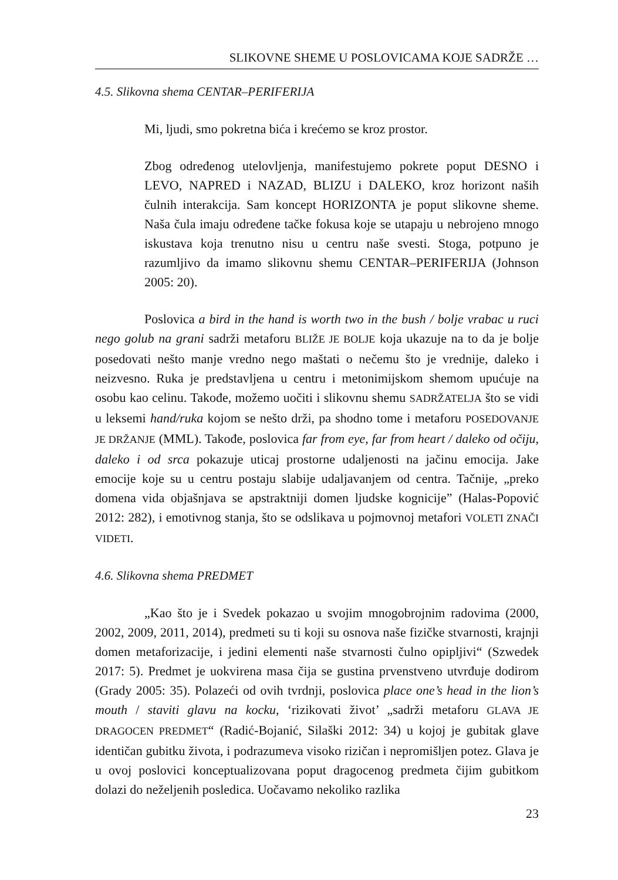SLIKOVNE SHEME U POSLOVICAMA KOJE SADRŽE …
4.5. Slikovna shema CENTAR–PERIFERIJA
Mi, ljudi, smo pokretna bića i krećemo se kroz prostor.
Zbog određenog utelovljenja, manifestujemo pokrete poput DESNO i LEVO, NAPRED i NAZAD, BLIZU i DALEKO, kroz horizont naših čulnih interakcija. Sam koncept HORIZONTA je poput slikovne sheme. Naša čula imaju određene tačke fokusa koje se utapaju u nebrojeno mnogo iskustava koja trenutno nisu u centru naše svesti. Stoga, potpuno je razumljivo da imamo slikovnu shemu CENTAR–PERIFERIJA (Johnson 2005: 20).
Poslovica a bird in the hand is worth two in the bush / bolje vrabac u ruci nego golub na grani sadrži metaforu BLIŽE JE BOLJE koja ukazuje na to da je bolje posedovati nešto manje vredno nego maštati o nečemu što je vrednije, daleko i neizvesno. Ruka je predstavljena u centru i metonimijskom shemom upućuje na osobu kao celinu. Takođe, možemo uočiti i slikovnu shemu SADRŽATELJA što se vidi u leksemi hand/ruka kojom se nešto drži, pa shodno tome i metaforu POSEDOVANJE JE DRŽANJE (MML). Takođe, poslovica far from eye, far from heart / daleko od očiju, daleko i od srca pokazuje uticaj prostorne udaljenosti na jačinu emocija. Jake emocije koje su u centru postaju slabije udaljavanjem od centra. Tačnije, „preko domena vida objašnjava se apstraktniji domen ljudske kognicije” (Halas-Popović 2012: 282), i emotivnog stanja, što se odslikava u pojmovnoj metafori VOLETI ZNAČI VIDETI.
4.6. Slikovna shema PREDMET
„Kao što je i Svedek pokazao u svojim mnogobrojnim radovima (2000, 2002, 2009, 2011, 2014), predmeti su ti koji su osnova naše fizičke stvarnosti, krajnji domen metaforizacije, i jedini elementi naše stvarnosti čulno opipljivi“ (Szwedek 2017: 5). Predmet je uokvirena masa čija se gustina prvenstveno utvrđuje dodirom (Grady 2005: 35). Polazeći od ovih tvrdnji, poslovica place one’s head in the lion’s mouth / staviti glavu na kocku, ‘rizikovati život’ „sadrži metaforu GLAVA JE DRAGOCEN PREDMET“ (Radić-Bojanić, Silaški 2012: 34) u kojoj je gubitak glave identičan gubitku života, i podrazumeva visoko rizičan i nepromišljen potez. Glava je u ovoj poslovici konceptualizovana poput dragocenog predmeta čijim gubitkom dolazi do neželjenih posledica. Uočavamo nekoliko razlika
23